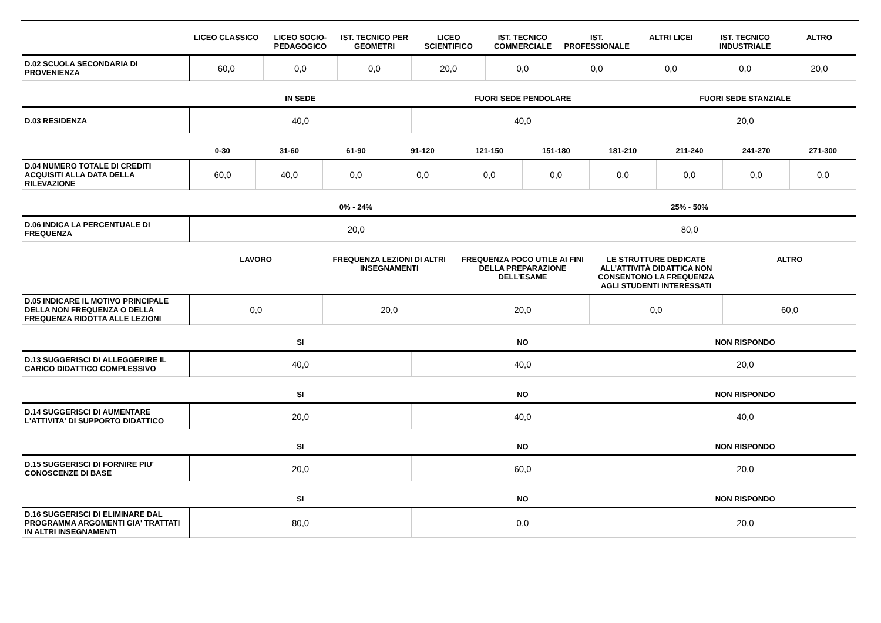| | LICEO CLASSICO | LICEO SOCIO-PEDAGOGICO | IST. TECNICO PER GEOMETRI | LICEO SCIENTIFICO | IST. TECNICO COMMERCIALE | IST. PROFESSIONALE | ALTRI LICEI | IST. TECNICO INDUSTRIALE | ALTRO |
| --- | --- | --- | --- | --- | --- | --- | --- | --- | --- |
| D.02 SCUOLA SECONDARIA DI PROVENIENZA | 60,0 | 0,0 | 0,0 | 20,0 | 0,0 | 0,0 | 0,0 | 0,0 | 20,0 |
| | IN SEDE | FUORI SEDE PENDOLARE | FUORI SEDE STANZIALE |
| --- | --- | --- | --- |
| D.03 RESIDENZA | 40,0 | 40,0 | 20,0 |
| | 0-30 | 31-60 | 61-90 | 91-120 | 121-150 | 151-180 | 181-210 | 211-240 | 241-270 | 271-300 |
| --- | --- | --- | --- | --- | --- | --- | --- | --- | --- | --- |
| D.04 NUMERO TOTALE DI CREDITI ACQUISITI ALLA DATA DELLA RILEVAZIONE | 60,0 | 40,0 | 0,0 | 0,0 | 0,0 | 0,0 | 0,0 | 0,0 | 0,0 | 0,0 |
| | 0% - 24% | 25% - 50% |
| --- | --- | --- |
| D.06 INDICA LA PERCENTUALE DI FREQUENZA | 20,0 | 80,0 |
| | LAVORO | FREQUENZA LEZIONI DI ALTRI INSEGNAMENTI | FREQUENZA POCO UTILE AI FINI DELLA PREPARAZIONE DELL’ESAME | LE STRUTTURE DEDICATE ALL’ATTIVITÀ DIDATTICA NON CONSENTONO LA FREQUENZA AGLI STUDENTI INTERESSATI | ALTRO |
| --- | --- | --- | --- | --- | --- |
| D.05 INDICARE IL MOTIVO PRINCIPALE DELLA NON FREQUENZA O DELLA FREQUENZA RIDOTTA ALLE LEZIONI | 0,0 | 20,0 | 20,0 | 0,0 | 60,0 |
| | SI | NO | NON RISPONDO |
| --- | --- | --- | --- |
| D.13 SUGGERISCI DI ALLEGGERIRE IL CARICO DIDATTICO COMPLESSIVO | 40,0 | 40,0 | 20,0 |
| | SI | NO | NON RISPONDO |
| --- | --- | --- | --- |
| D.14 SUGGERISCI DI AUMENTARE L'ATTIVITA' DI SUPPORTO DIDATTICO | 20,0 | 40,0 | 40,0 |
| | SI | NO | NON RISPONDO |
| --- | --- | --- | --- |
| D.15 SUGGERISCI DI FORNIRE PIU' CONOSCENZE DI BASE | 20,0 | 60,0 | 20,0 |
| | SI | NO | NON RISPONDO |
| --- | --- | --- | --- |
| D.16 SUGGERISCI DI ELIMINARE DAL PROGRAMMA ARGOMENTI GIA' TRATTATI IN ALTRI INSEGNAMENTI | 80,0 | 0,0 | 20,0 |